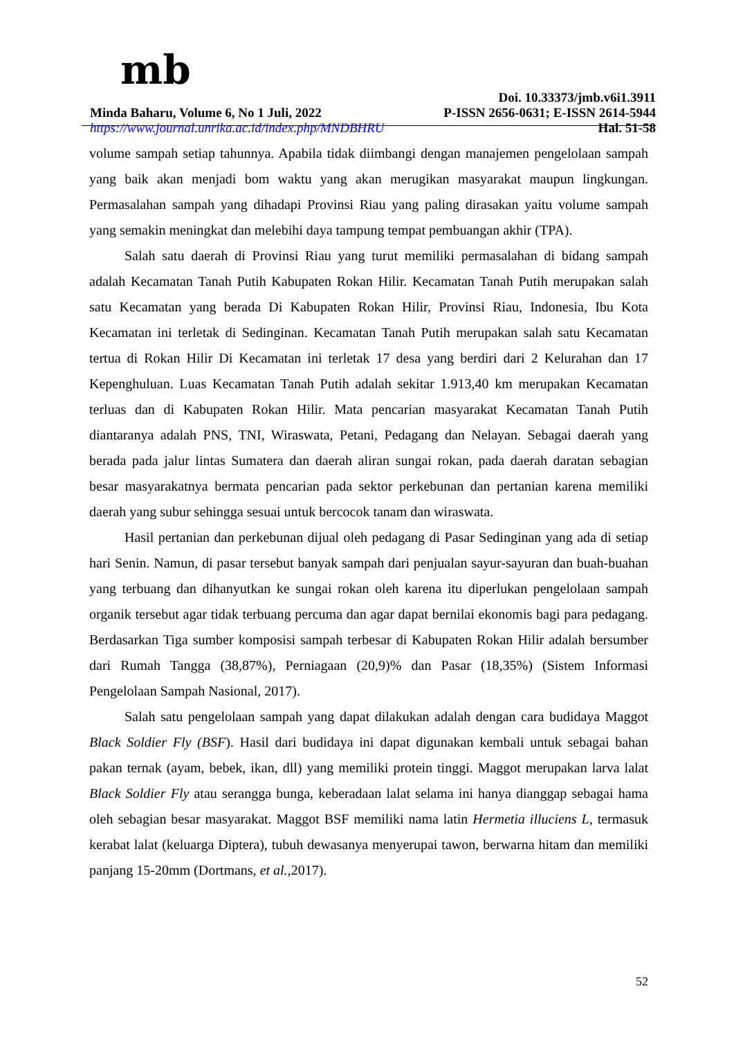mb
Doi. 10.33373/jmb.v6i1.3911
Minda Baharu, Volume 6, No 1 Juli, 2022 P-ISSN 2656-0631; E-ISSN 2614-5944
https://www.journal.unrika.ac.id/index.php/MNDBHRU Hal. 51-58
volume sampah setiap tahunnya. Apabila tidak diimbangi dengan manajemen pengelolaan sampah yang baik akan menjadi bom waktu yang akan merugikan masyarakat maupun lingkungan. Permasalahan sampah yang dihadapi Provinsi Riau yang paling dirasakan yaitu volume sampah yang semakin meningkat dan melebihi daya tampung tempat pembuangan akhir (TPA).
Salah satu daerah di Provinsi Riau yang turut memiliki permasalahan di bidang sampah adalah Kecamatan Tanah Putih Kabupaten Rokan Hilir. Kecamatan Tanah Putih merupakan salah satu Kecamatan yang berada Di Kabupaten Rokan Hilir, Provinsi Riau, Indonesia, Ibu Kota Kecamatan ini terletak di Sedinginan. Kecamatan Tanah Putih merupakan salah satu Kecamatan tertua di Rokan Hilir Di Kecamatan ini terletak 17 desa yang berdiri dari 2 Kelurahan dan 17 Kepenghuluan. Luas Kecamatan Tanah Putih adalah sekitar 1.913,40 km merupakan Kecamatan terluas dan di Kabupaten Rokan Hilir. Mata pencarian masyarakat Kecamatan Tanah Putih diantaranya adalah PNS, TNI, Wiraswata, Petani, Pedagang dan Nelayan. Sebagai daerah yang berada pada jalur lintas Sumatera dan daerah aliran sungai rokan, pada daerah daratan sebagian besar masyarakatnya bermata pencarian pada sektor perkebunan dan pertanian karena memiliki daerah yang subur sehingga sesuai untuk bercocok tanam dan wiraswata.
Hasil pertanian dan perkebunan dijual oleh pedagang di Pasar Sedinginan yang ada di setiap hari Senin. Namun, di pasar tersebut banyak sampah dari penjualan sayur-sayuran dan buah-buahan yang terbuang dan dihanyutkan ke sungai rokan oleh karena itu diperlukan pengelolaan sampah organik tersebut agar tidak terbuang percuma dan agar dapat bernilai ekonomis bagi para pedagang. Berdasarkan Tiga sumber komposisi sampah terbesar di Kabupaten Rokan Hilir adalah bersumber dari Rumah Tangga (38,87%), Perniagaan (20,9)% dan Pasar (18,35%) (Sistem Informasi Pengelolaan Sampah Nasional, 2017).
Salah satu pengelolaan sampah yang dapat dilakukan adalah dengan cara budidaya Maggot Black Soldier Fly (BSF). Hasil dari budidaya ini dapat digunakan kembali untuk sebagai bahan pakan ternak (ayam, bebek, ikan, dll) yang memiliki protein tinggi. Maggot merupakan larva lalat Black Soldier Fly atau serangga bunga, keberadaan lalat selama ini hanya dianggap sebagai hama oleh sebagian besar masyarakat. Maggot BSF memiliki nama latin Hermetia illuciens L, termasuk kerabat lalat (keluarga Diptera), tubuh dewasanya menyerupai tawon, berwarna hitam dan memiliki panjang 15-20mm (Dortmans, et al., 2017).
52